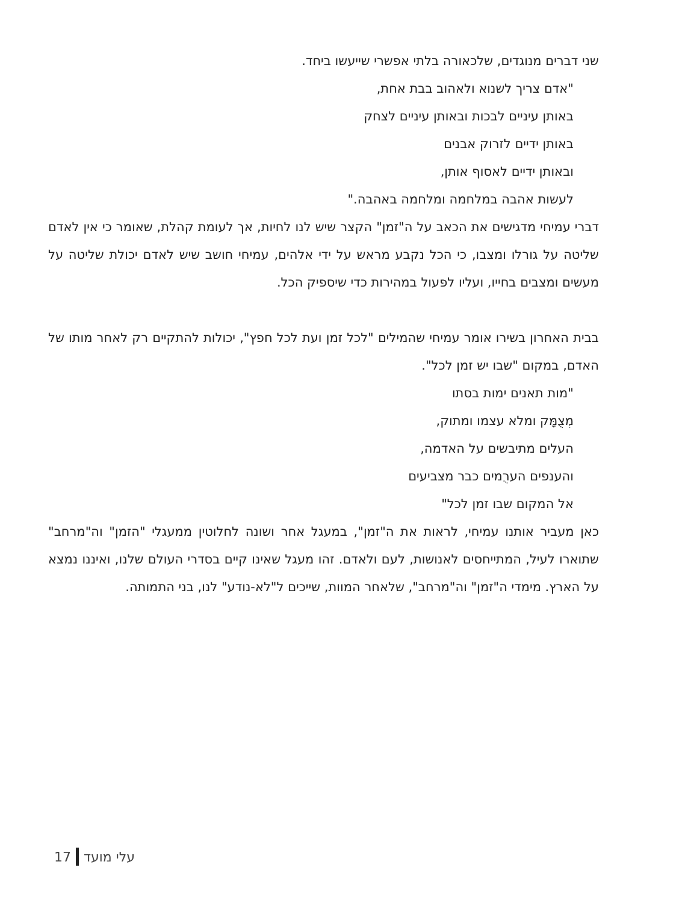שני דברים מנוגדים, שלכאורה בלתי אפשרי שייעשו ביחד.
"אדם צריך לשנוא ולאהוב בבת אחת,
באותן עיניים לבכות ובאותן עיניים לצחק
באותן ידיים לזרוק אבנים
ובאותן ידיים לאסוף אותן,
לעשות אהבה במלחמה ומלחמה באהבה."
דברי עמיחי מדגישים את הכאב על ה"זמן" הקצר שיש לנו לחיות, אך לעומת קהלת, שאומר כי אין לאדם שליטה על גורלו ומצבו, כי הכל נקבע מראש על ידי אלהים, עמיחי חושב שיש לאדם יכולת שליטה על מעשים ומצבים בחייו, ועליו לפעול במהירות כדי שיספיק הכל.
בבית האחרון בשירו אומר עמיחי שהמילים "לכל זמן ועת לכל חפץ", יכולות להתקיים רק לאחר מותו של האדם, במקום "שבו יש זמן לכל".
"מות תאנים ימות בסתו
מְצֻמָּק ומלא עצמו ומתוק,
העלים מתיבשים על האדמה,
והענפים הערֻמים כבר מצביעים
אל המקום שבו זמן לכל"
כאן מעביר אותנו עמיחי, לראות את ה"זמן", במעגל אחר ושונה לחלוטין ממעגלי "הזמן" וה"מרחב" שתוארו לעיל, המתייחסים לאנושות, לעם ולאדם. זהו מעגל שאינו קיים בסדרי העולם שלנו, ואיננו נמצא על הארץ. מימדי ה"זמן" וה"מרחב", שלאחר המוות, שייכים ל"לא-נודע" לנו, בני התמותה.
17 עלי מועד